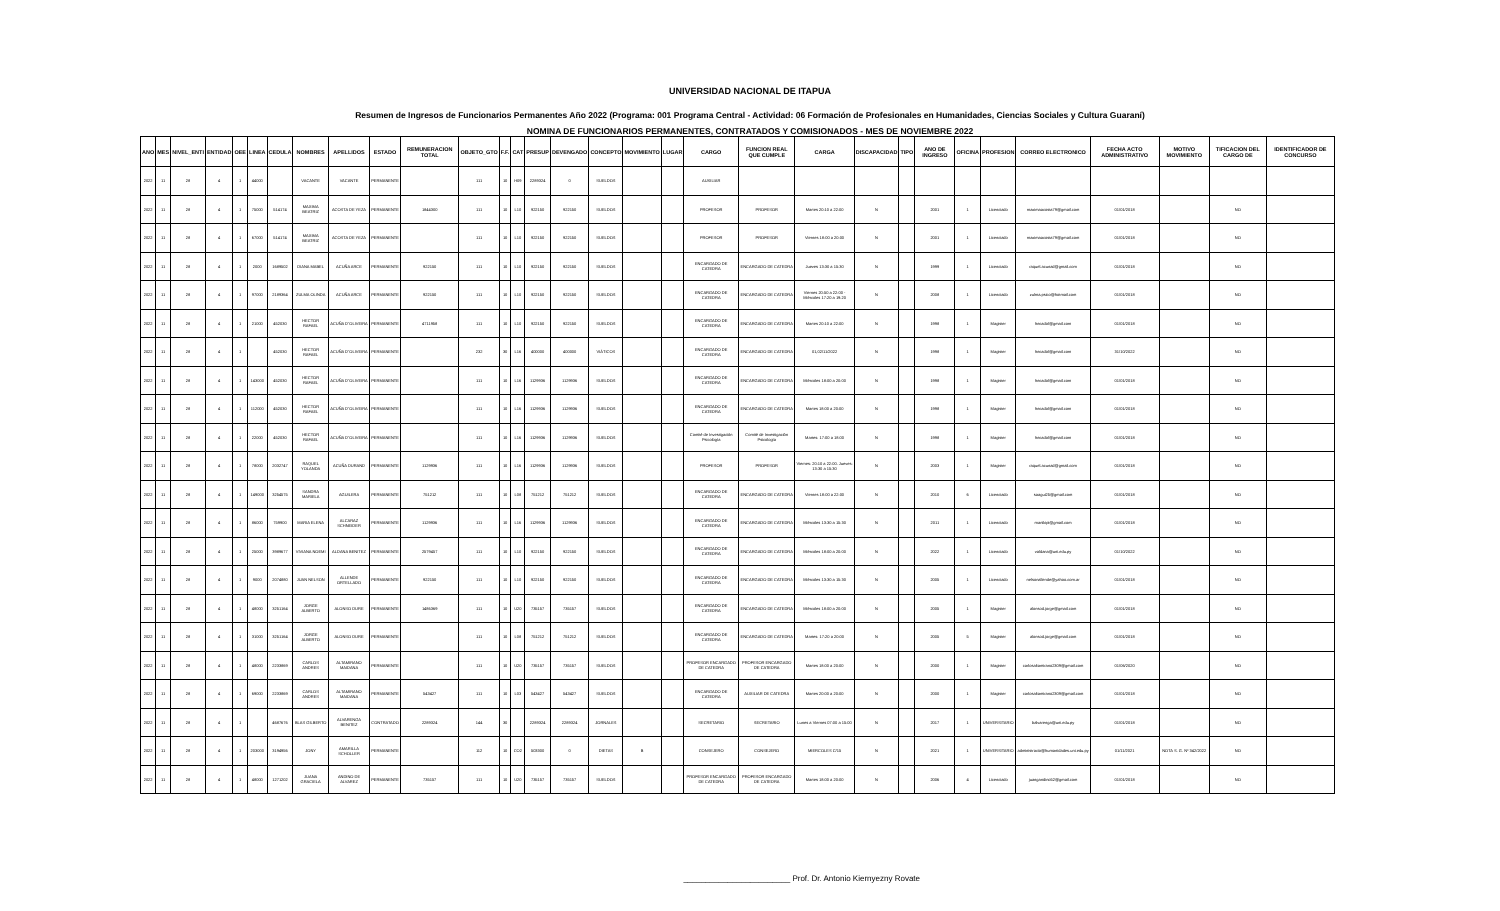UNIVERSIDAD NACIONAL DE ITAPUA
Resumen de Ingresos de Funcionarios Permanentes Año 2022 (Programa: 001 Programa Central - Actividad: 06 Formación de Profesionales en Humanidades, Ciencias Sociales y Cultura Guaraní)
NOMINA DE FUNCIONARIOS PERMANENTES, CONTRATADOS Y COMISIONADOS - MES DE NOVIEMBRE 2022
| ANO | MES | NIVEL_ENTI | ENTIDAD | OEE | LINEA | CEDULA | NOMBRES | APELLIDOS | ESTADO | REMUNERACION TOTAL | OBJETO_GTO | F.F. | CAT | PRESUP | DEVENGADO | CONCEPTO | MOVIMIENTO | LUGAR | CARGO | FUNCION REAL QUE CUMPLE | CARGA | DISCAPACIDAD | TIPO | ANO DE INGRESO | OFICINA | PROFESION | CORREO ELECTRONICO | FECHA ACTO ADMINISTRATIVO | MOTIVO MOVIMIENTO | TIFICACION DEL CARGO DE | IDENTIFICADOR DE CONCURSO |
| --- | --- | --- | --- | --- | --- | --- | --- | --- | --- | --- | --- | --- | --- | --- | --- | --- | --- | --- | --- | --- | --- | --- | --- | --- | --- | --- | --- | --- | --- | --- | --- |
| 2022 | 11 | 28 | 4 | 1 | 44000 | | VACANTE | VACANTE | PERMANENTE | | 111 | 10 | H09 | 2289324 | 0 | SUELDOS | | | AUXILIAR | | | | | | | | | | | | |
| 2022 | 11 | 28 | 4 | 1 | 75000 | 514174 | MAXIMA BEATRIZ | ACOSTA DE YEZA | PERMANENTE | 1844300 | 111 | 10 | L10 | 922150 | 922150 | SUELDOS | | | PROFESOR | PROFESOR | Martes 20:10 a 22:00 | N | | 2001 | 1 | Licenciado | maximaacosta79@gmail.com | 01/01/2018 | | NO | |
| 2022 | 11 | 28 | 4 | 1 | 67000 | 514174 | MAXIMA BEATRIZ | ACOSTA DE YEZA | PERMANENTE | | 111 | 10 | L10 | 922150 | 922150 | SUELDOS | | | PROFESOR | PROFESOR | Viernes 18:00 a 20:00 | N | | 2001 | 1 | Licenciado | maximaacosta79@gmail.com | 01/01/2018 | | NO | |
| 2022 | 11 | 28 | 4 | 1 | 2000 | 1689502 | DIANA MABEL | ACUÑA ARCE | PERMANENTE | 922150 | 111 | 10 | L10 | 922150 | 922150 | SUELDOS | | | ENCARGADO DE CATEDRA | ENCARGADO DE CATEDRA | Jueves 13:30 a 15:30 | N | | 1999 | 1 | Licenciado | raquel.acunad@gmail.com | 01/01/2018 | | NO | |
| 2022 | 11 | 28 | 4 | 1 | 97000 | 2189364 | ZULMA OLINDA | ACUÑA ARCE | PERMANENTE | 922150 | 111 | 10 | L10 | 922150 | 922150 | SUELDOS | | | ENCARGADO DE CATEDRA | ENCARGADO DE CATEDRA | Viernes 20:50 a 22:00 - Miércoles 17:20 a 19:20 | N | | 2008 | 1 | Licenciado | zulma.psico@hotmail.com | 01/01/2018 | | NO | |
| 2022 | 11 | 28 | 4 | 1 | 21000 | 452030 | HECTOR RAFAEL | ACUÑA D´OLIVEIRA | PERMANENTE | 4711958 | 111 | 10 | L10 | 922150 | 922150 | SUELDOS | | | ENCARGADO DE CATEDRA | ENCARGADO DE CATEDRA | Martes 20:10 a 22:00 | N | | 1998 | 1 | Magister | hecadol@gmail.com | 01/01/2018 | | NO | |
| 2022 | 11 | 28 | 4 | 1 | | 452030 | HECTOR RAFAEL | ACUÑA D´OLIVEIRA | PERMANENTE | | 232 | 30 | L16 | 400000 | 400000 | VIÁTICOS | | | ENCARGADO DE CATEDRA | ENCARGADO DE CATEDRA | 01,02/11/2022 | N | | 1998 | 1 | Magister | hecadol@gmail.com | 31/10/2022 | | NO | |
| 2022 | 11 | 28 | 4 | 1 | 143000 | 452030 | HECTOR RAFAEL | ACUÑA D´OLIVEIRA | PERMANENTE | | 111 | 10 | L16 | 1129936 | 1129936 | SUELDOS | | | ENCARGADO DE CATEDRA | ENCARGADO DE CATEDRA | Miércoles 18:00 a 20:00 | N | | 1998 | 1 | Magister | hecadol@gmail.com | 01/01/2018 | | NO | |
| 2022 | 11 | 28 | 4 | 1 | 112000 | 452030 | HECTOR RAFAEL | ACUÑA D´OLIVEIRA | PERMANENTE | | 111 | 10 | L16 | 1129936 | 1129936 | SUELDOS | | | ENCARGADO DE CATEDRA | ENCARGADO DE CATEDRA | Martes 18:00 a 20:00 | N | | 1998 | 1 | Magister | hecadol@gmail.com | 01/01/2018 | | NO | |
| 2022 | 11 | 28 | 4 | 1 | 22000 | 452030 | HECTOR RAFAEL | ACUÑA D´OLIVEIRA | PERMANENTE | | 111 | 10 | L16 | 1129936 | 1129936 | SUELDOS | | | Comité de Investigación Psicología | Comité de Investigación Psicología | Martes: 17:00 a 18:00 | N | | 1998 | 1 | Magister | hecadol@gmail.com | 01/01/2018 | | NO | |
| 2022 | 11 | 28 | 4 | 1 | 78000 | 2032747 | RAQUEL YOLANDA | ACUÑA DURAND | PERMANENTE | 1129936 | 111 | 10 | L16 | 1129936 | 1129936 | SUELDOS | | | PROFESOR | PROFESOR | Viernes: 20:10 a 22:00. Jueves: 13:30 a 15:30 | N | | 2003 | 1 | Magister | raquel.acunad@gmail.com | 01/01/2018 | | NO | |
| 2022 | 11 | 28 | 4 | 1 | 149000 | 3254575 | SANDRA MARIELA | AGUILERA | PERMANENTE | 751212 | 111 | 10 | L08 | 751212 | 751212 | SUELDOS | | | ENCARGADO DE CATEDRA | ENCARGADO DE CATEDRA | Viernes 18:00 a 22:00 | N | | 2010 | 6 | Licenciado | saagui25@gmail.com | 01/01/2018 | | NO | |
| 2022 | 11 | 28 | 4 | 1 | 86000 | 759900 | MARIA ELENA | ALCARAZ SCHNEIDER | PERMANENTE | 1129936 | 111 | 10 | L16 | 1129936 | 1129936 | SUELDOS | | | ENCARGADO DE CATEDRA | ENCARGADO DE CATEDRA | Miércoles 13:30 a 15:30 | N | | 2011 | 1 | Licenciado | manikipi@gmail.com | 01/01/2018 | | NO | |
| 2022 | 11 | 28 | 4 | 1 | 25000 | 3989677 | VIVIANA NOEMI | ALDANA BENITEZ | PERMANENTE | 2579457 | 111 | 10 | L10 | 922150 | 922150 | SUELDOS | | | ENCARGADO DE CATEDRA | ENCARGADO DE CATEDRA | Miércoles 18:00 a 20:00 | N | | 2022 | 1 | Licenciado | valdana@uni.edu.py | 01/10/2022 | | NO | |
| 2022 | 11 | 28 | 4 | 1 | 9000 | 2074880 | JUAN NELSON | ALLENDE ORTELLADO | PERMANENTE | 922150 | 111 | 10 | L10 | 922150 | 922150 | SUELDOS | | | ENCARGADO DE CATEDRA | ENCARGADO DE CATEDRA | Miércoles 13:30 a 15:30 | N | | 2005 | 1 | Licenciado | nelsonallende@yahoo.com.ar | 01/01/2018 | | NO | |
| 2022 | 11 | 28 | 4 | 1 | 48000 | 3251164 | JORGE ALBERTO | ALONSO DURE | PERMANENTE | 1486369 | 111 | 10 | U20 | 735157 | 735157 | SUELDOS | | | ENCARGADO DE CATEDRA | ENCARGADO DE CATEDRA | Miércoles 18:00 a 20:00 | N | | 2005 | 1 | Magister | alonsod.jorge@gmail.com | 01/01/2018 | | NO | |
| 2022 | 11 | 28 | 4 | 1 | 31000 | 3251164 | JORGE ALBERTO | ALONSO DURE | PERMANENTE | | 111 | 10 | L08 | 751212 | 751212 | SUELDOS | | | ENCARGADO DE CATEDRA | ENCARGADO DE CATEDRA | Martes: 17:20 a 20:00 | N | | 2005 | 5 | Magister | alonsod.jorge@gmail.com | 01/01/2018 | | NO | |
| 2022 | 11 | 28 | 4 | 1 | 48000 | 2233869 | CARLOS ANDRES | ALTAMIRANO MAIDANA | PERMANENTE | | 111 | 10 | U20 | 735157 | 735157 | SUELDOS | | | PROFESOR ENCARGADO DE CATEDRA | PROFESOR ENCARGADO DE CATEDRA | Martes 18:00 a 20:00 | N | | 2000 | 1 | Magister | carlosaltamirano2309@gmail.com | 01/06/2020 | | NO | |
| 2022 | 11 | 28 | 4 | 1 | 69000 | 2233869 | CARLOS ANDRES | ALTAMIRANO MAIDANA | PERMANENTE | 543427 | 111 | 10 | L03 | 543427 | 543427 | SUELDOS | | | ENCARGADO DE CATEDRA | AUXILIAR DE CATEDRA | Martes 20:00 a 20:00 | N | | 2000 | 1 | Magister | carlosaltamirano2309@gmail.com | 01/01/2018 | | NO | |
| 2022 | 11 | 28 | 4 | 1 | | 4687676 | BLAS GILBERTO | ALVARENGA BENITEZ | CONTRATADO | 2289324 | 144 | 30 | | 2289324 | 2289324 | JORNALES | | | SECRETARIO | SECRETARIO | Lunes a Viernes 07:00 a 15:00 | N | | 2017 | 1 | UNIVERSITARIO | balvarenga@uni.edu.py | 01/01/2018 | | NO | |
| 2022 | 11 | 28 | 4 | 1 | 203000 | 3194956 | JONY | AMARILLA SCHOLLER | PERMANENTE | | 112 | 10 | CO2 | 503300 | 0 | DIETAS | B | | CONSEJERO | CONSEJERO | MIERCOLES C/15 | N | | 2021 | 1 | UNIVERSITARIO | administracio@humanidades.uni.edu.py | 01/11/2021 | NOTA S. G. Nº 342/2022 | NO | |
| 2022 | 11 | 28 | 4 | 1 | 48000 | 1271202 | JUANA GRACIELA | ANDINO DE ALVAREZ | PERMANENTE | 735157 | 111 | 10 | U20 | 735157 | 735157 | SUELDOS | | | PROFESOR ENCARGADO DE CATEDRA | PROFESOR ENCARGADO DE CATEDRA | Martes 18:00 a 20:00 | N | | 2006 | 4 | Licenciado | juangandino52@gmail.com | 01/01/2018 | | NO | |
________________________ Prof. Dr. Antonio Kiernyezny Rovate